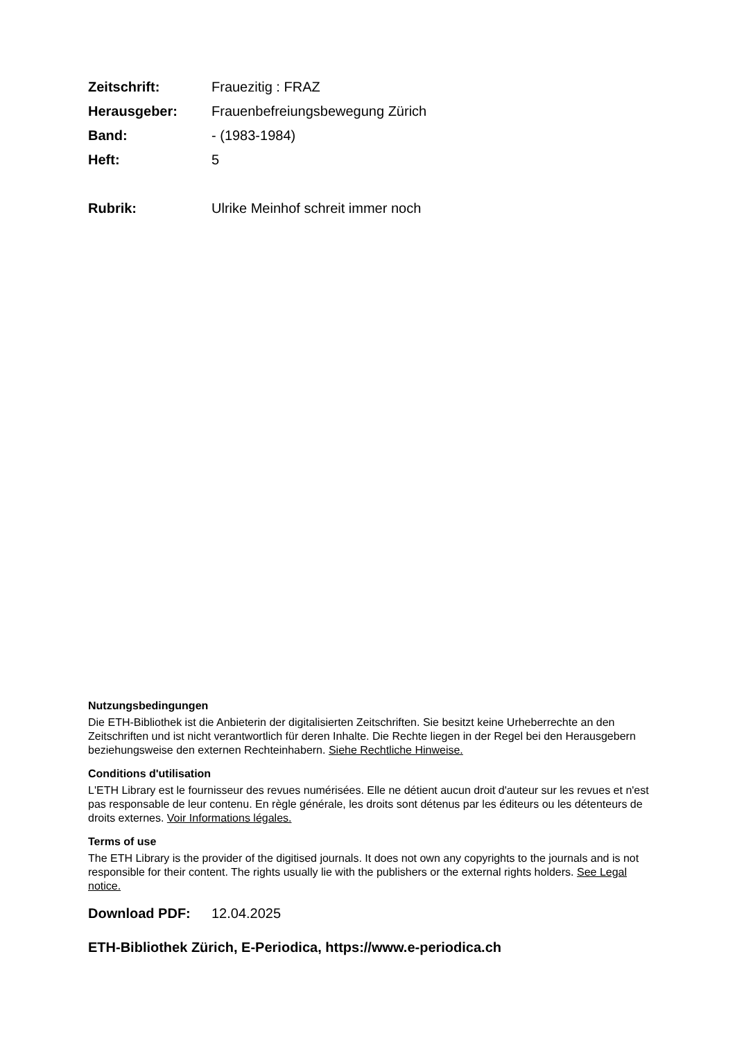Zeitschrift: Frauezitig : FRAZ
Herausgeber: Frauenbefreiungsbewegung Zürich
Band: - (1983-1984)
Heft: 5
Rubrik: Ulrike Meinhof schreit immer noch
Nutzungsbedingungen
Die ETH-Bibliothek ist die Anbieterin der digitalisierten Zeitschriften. Sie besitzt keine Urheberrechte an den Zeitschriften und ist nicht verantwortlich für deren Inhalte. Die Rechte liegen in der Regel bei den Herausgebern beziehungsweise den externen Rechteinhabern. Siehe Rechtliche Hinweise.
Conditions d'utilisation
L'ETH Library est le fournisseur des revues numérisées. Elle ne détient aucun droit d'auteur sur les revues et n'est pas responsable de leur contenu. En règle générale, les droits sont détenus par les éditeurs ou les détenteurs de droits externes. Voir Informations légales.
Terms of use
The ETH Library is the provider of the digitised journals. It does not own any copyrights to the journals and is not responsible for their content. The rights usually lie with the publishers or the external rights holders. See Legal notice.
Download PDF: 12.04.2025
ETH-Bibliothek Zürich, E-Periodica, https://www.e-periodica.ch